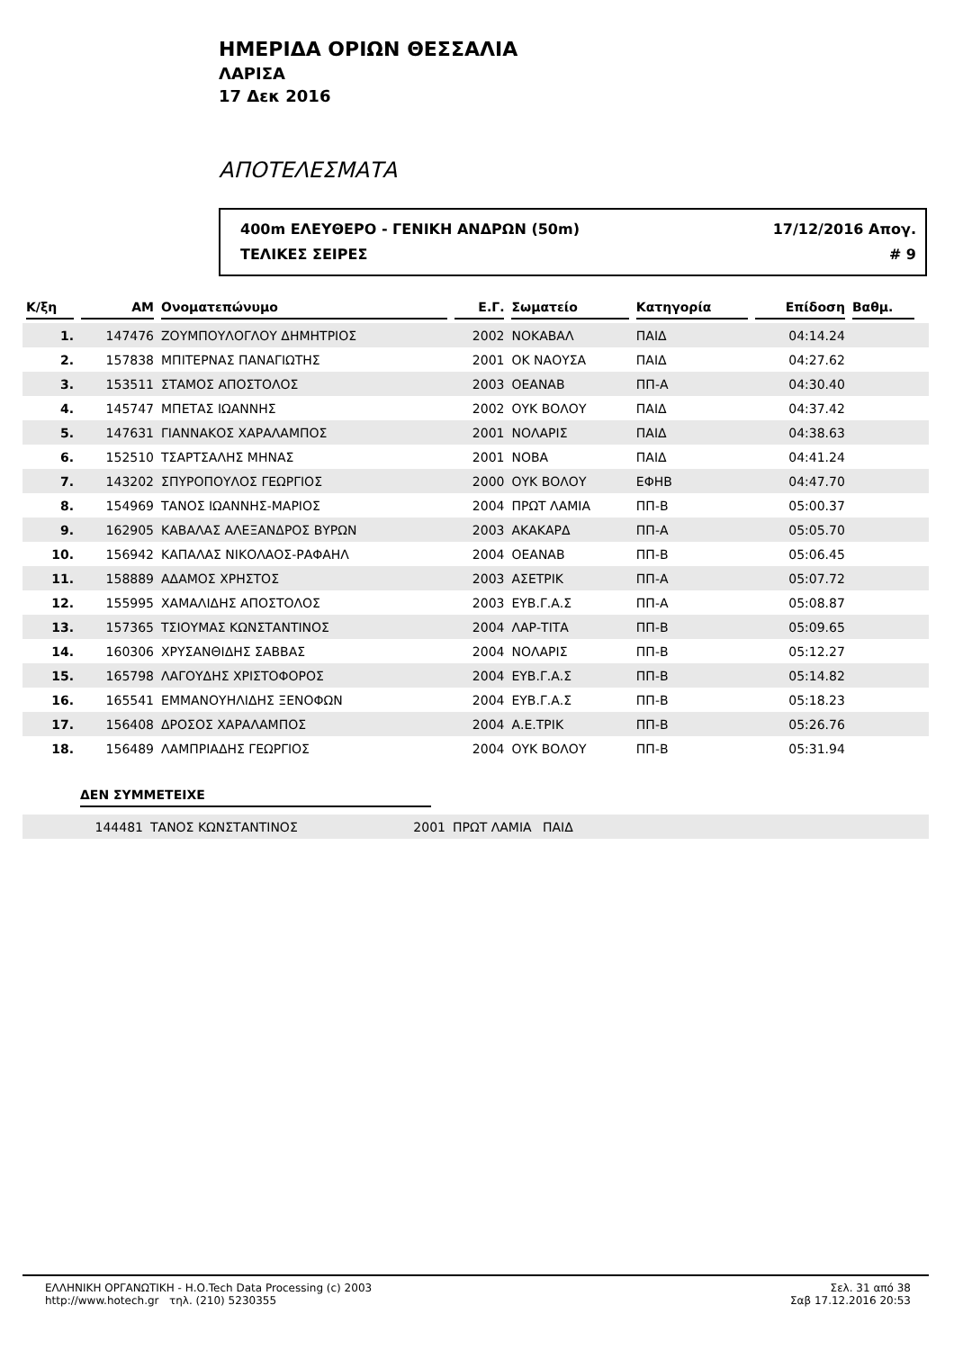ΗΜΕΡΙΔΑ ΟΡΙΩΝ ΘΕΣΣΑΛΙΑ
ΛΑΡΙΣΑ
17 Δεκ 2016
ΑΠΟΤΕΛΕΣΜΑΤΑ
400m ΕΛΕΥΘΕΡΟ - ΓΕΝΙΚΗ ΑΝΔΡΩΝ (50m) 17/12/2016 Απογ.
ΤΕΛΙΚΕΣ ΣΕΙΡΕΣ # 9
| Κ/ξη | ΑΜ | Ονοματεπώνυμο | Ε.Γ. | Σωματείο | Κατηγορία | Επίδοση | Βαθμ. | |
| --- | --- | --- | --- | --- | --- | --- | --- | --- |
| 1. | 147476 | ΖΟΥΜΠΟΥΛΟΓΛΟΥ ΔΗΜΗΤΡΙΟΣ | 2002 | ΝΟΚΑΒΑΛ | ΠΑΙΔ | 04:14.24 | | |
| 2. | 157838 | ΜΠΙΤΕΡΝΑΣ ΠΑΝΑΓΙΩΤΗΣ | 2001 | ΟΚ ΝΑΟΥΣΑ | ΠΑΙΔ | 04:27.62 | | |
| 3. | 153511 | ΣΤΑΜΟΣ ΑΠΟΣΤΟΛΟΣ | 2003 | ΟΕΑΝΑΒ | ΠΠ-Α | 04:30.40 | | |
| 4. | 145747 | ΜΠΕΤΑΣ ΙΩΑΝΝΗΣ | 2002 | ΟΥΚ ΒΟΛΟΥ | ΠΑΙΔ | 04:37.42 | | |
| 5. | 147631 | ΓΙΑΝΝΑΚΟΣ ΧΑΡΑΛΑΜΠΟΣ | 2001 | ΝΟΛΑΡΙΣ | ΠΑΙΔ | 04:38.63 | | |
| 6. | 152510 | ΤΣΑΡΤΣΑΛΗΣ ΜΗΝΑΣ | 2001 | ΝΟΒΑ | ΠΑΙΔ | 04:41.24 | | |
| 7. | 143202 | ΣΠΥΡΟΠΟΥΛΟΣ ΓΕΩΡΓΙΟΣ | 2000 | ΟΥΚ ΒΟΛΟΥ | ΕΦΗΒ | 04:47.70 | | |
| 8. | 154969 | ΤΑΝΟΣ ΙΩΑΝΝΗΣ-ΜΑΡΙΟΣ | 2004 | ΠΡΩΤ ΛΑΜΙΑ | ΠΠ-Β | 05:00.37 | | |
| 9. | 162905 | ΚΑΒΑΛΑΣ ΑΛΕΞΑΝΔΡΟΣ ΒΥΡΩΝ | 2003 | ΑΚΑΚΑΡΔ | ΠΠ-Α | 05:05.70 | | |
| 10. | 156942 | ΚΑΠΑΛΑΣ ΝΙΚΟΛΑΟΣ-ΡΑΦΑΗΛ | 2004 | ΟΕΑΝΑΒ | ΠΠ-Β | 05:06.45 | | |
| 11. | 158889 | ΑΔΑΜΟΣ ΧΡΗΣΤΟΣ | 2003 | ΑΣΕΤΡΙΚ | ΠΠ-Α | 05:07.72 | | |
| 12. | 155995 | ΧΑΜΑΛΙΔΗΣ ΑΠΟΣΤΟΛΟΣ | 2003 | ΕΥΒ.Γ.Α.Σ | ΠΠ-Α | 05:08.87 | | |
| 13. | 157365 | ΤΣΙΟΥΜΑΣ ΚΩΝΣΤΑΝΤΙΝΟΣ | 2004 | ΛΑΡ-ΤΙΤΑ | ΠΠ-Β | 05:09.65 | | |
| 14. | 160306 | ΧΡΥΣΑΝΘΙΔΗΣ ΣΑΒΒΑΣ | 2004 | ΝΟΛΑΡΙΣ | ΠΠ-Β | 05:12.27 | | |
| 15. | 165798 | ΛΑΓΟΥΔΗΣ ΧΡΙΣΤΟΦΟΡΟΣ | 2004 | ΕΥΒ.Γ.Α.Σ | ΠΠ-Β | 05:14.82 | | |
| 16. | 165541 | ΕΜΜΑΝΟΥΗΛΙΔΗΣ ΞΕΝΟΦΩΝ | 2004 | ΕΥΒ.Γ.Α.Σ | ΠΠ-Β | 05:18.23 | | |
| 17. | 156408 | ΔΡΟΣΟΣ ΧΑΡΑΛΑΜΠΟΣ | 2004 | Α.Ε.ΤΡΙΚ | ΠΠ-Β | 05:26.76 | | |
| 18. | 156489 | ΛΑΜΠΡΙΑΔΗΣ ΓΕΩΡΓΙΟΣ | 2004 | ΟΥΚ ΒΟΛΟΥ | ΠΠ-Β | 05:31.94 | | |
ΔΕΝ ΣΥΜΜΕΤΕΙΧΕ
| | 144481 | ΤΑΝΟΣ ΚΩΝΣΤΑΝΤΙΝΟΣ | 2001 | ΠΡΩΤ ΛΑΜΙΑ | ΠΑΙΔ |
ΕΛΛΗΝΙΚΗ ΟΡΓΑΝΩΤΙΚΗ - Η.Ο.Tech Data Processing (c) 2003
http://www.hotech.gr τηλ. (210) 5230355
Σελ. 31 από 38
Σαβ 17.12.2016 20:53